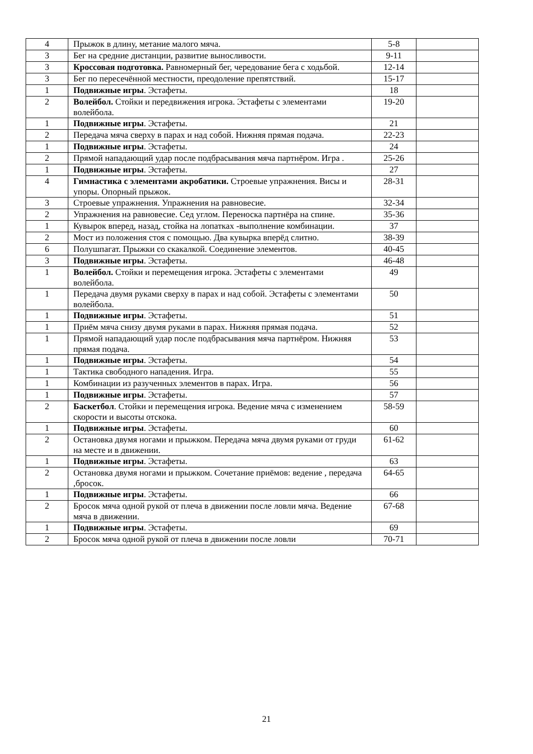| 4 | Прыжок в длину, метание малого мяча. | 5-8 | |
| 3 | Бег на средние дистанции, развитие выносливости. | 9-11 | |
| 3 | Кроссовая подготовка. Равномерный бег, чередование бега с ходьбой. | 12-14 | |
| 3 | Бег по пересечённой местности, преодоление препятствий. | 15-17 | |
| 1 | Подвижные игры . Эстафеты. | 18 | |
| 2 | Волейбол. Стойки и передвижения игрока. Эстафеты с элементами волейбола. | 19-20 | |
| 1 | Подвижные игры . Эстафеты. | 21 | |
| 2 | Передача мяча сверху в парах и над собой. Нижняя прямая подача. | 22-23 | |
| 1 | Подвижные игры . Эстафеты. | 24 | |
| 2 | Прямой нападающий удар после подбрасывания мяча партнёром. Игра . | 25-26 | |
| 1 | Подвижные игры . Эстафеты. | 27 | |
| 4 | Гимнастика с элементами акробатики. Строевые упражнения. Висы и упоры. Опорный прыжок. | 28-31 | |
| 3 | Строевые упражнения. Упражнения на равновесие. | 32-34 | |
| 2 | Упражнения на равновесие. Сед углом. Переноска партнёра на спине. | 35-36 | |
| 1 | Кувырок вперед, назад, стойка на лопатках -выполнение комбинации. | 37 | |
| 2 | Мост из положения стоя с помощью. Два кувырка вперёд слитно. | 38-39 | |
| 6 | Полушпагат. Прыжки со скакалкой. Соединение элементов. | 40-45 | |
| 3 | Подвижные игры . Эстафеты. | 46-48 | |
| 1 | Волейбол. Стойки и перемещения игрока. Эстафеты с элементами волейбола. | 49 | |
| 1 | Передача двумя руками сверху в парах и над собой. Эстафеты с элементами волейбола. | 50 | |
| 1 | Подвижные игры . Эстафеты. | 51 | |
| 1 | Приём мяча снизу двумя руками в парах. Нижняя прямая подача. | 52 | |
| 1 | Прямой нападающий удар после подбрасывания мяча партнёром. Нижняя прямая подача. | 53 | |
| 1 | Подвижные игры . Эстафеты. | 54 | |
| 1 | Тактика свободного нападения. Игра. | 55 | |
| 1 | Комбинации из разученных элементов в парах. Игра. | 56 | |
| 1 | Подвижные игры . Эстафеты. | 57 | |
| 2 | Баскетбол . Стойки и перемещения игрока. Ведение мяча с изменением скорости и высоты отскока. | 58-59 | |
| 1 | Подвижные игры . Эстафеты. | 60 | |
| 2 | Остановка двумя ногами и прыжком. Передача мяча двумя руками от груди на месте и в движении. | 61-62 | |
| 1 | Подвижные игры . Эстафеты. | 63 | |
| 2 | Остановка двумя ногами и прыжком. Сочетание приёмов: ведение , передача ,бросок. | 64-65 | |
| 1 | Подвижные игры . Эстафеты. | 66 | |
| 2 | Бросок мяча одной рукой от плеча в движении после ловли мяча. Ведение мяча в движении. | 67-68 | |
| 1 | Подвижные игры . Эстафеты. | 69 | |
| 2 | Бросок мяча одной рукой от плеча в движении после ловли | 70-71 | |
21